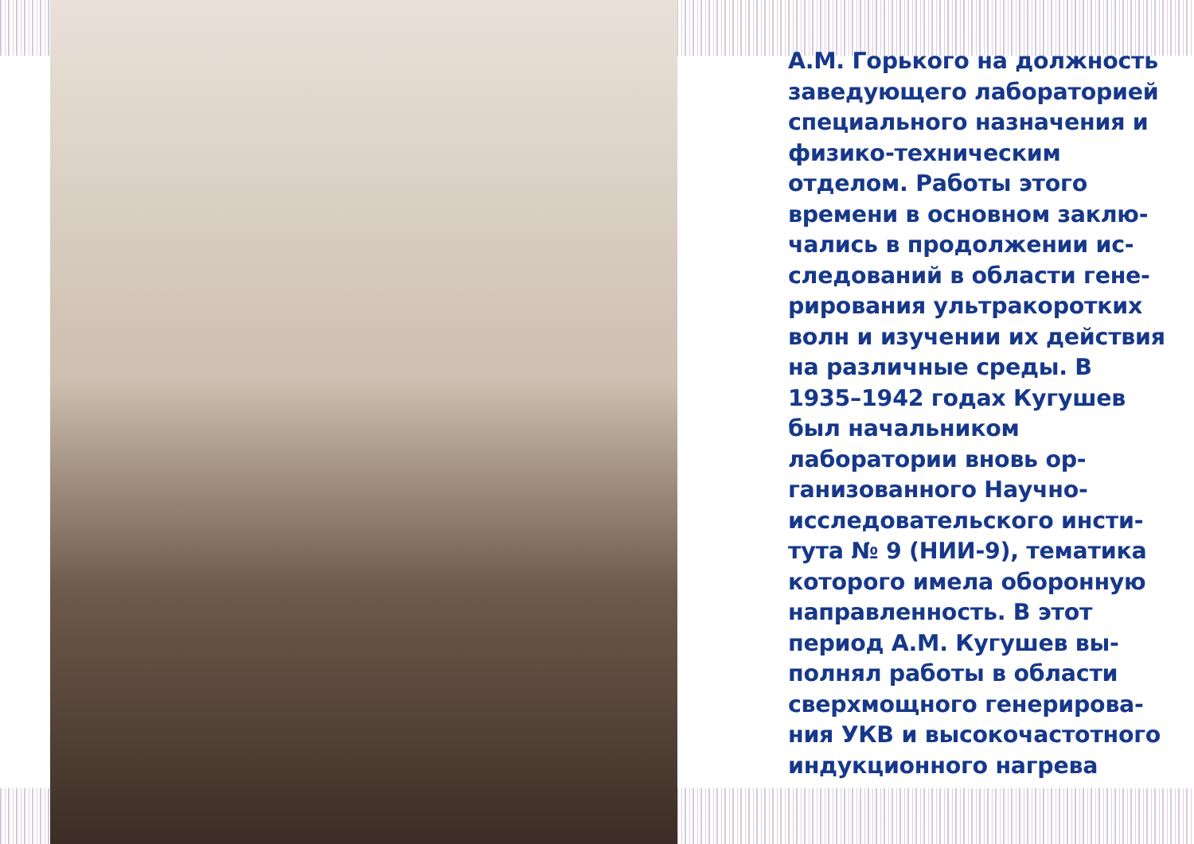А.М. Горького на должность заведующего лаборатори­ей специального назначе­ния и физико-техническим отделом. Работы этого времени в основном заклю­чались в продолжении ис­следований в области гене­рирования ультракоротких волн и изучении их дей­ствия на различные среды. В 1935–1942 годах Кугу­шев был начальником лаборатории вновь ор­ганизованного Научно-исследовательского инсти­тута № 9 (НИИ-9), тематика которого имела оборонную направленность. В этот период А.М. Кугушев вы­полнял работы в области сверхмощного генерирова­ния УКВ и высокочастотно­го индукционного нагрева